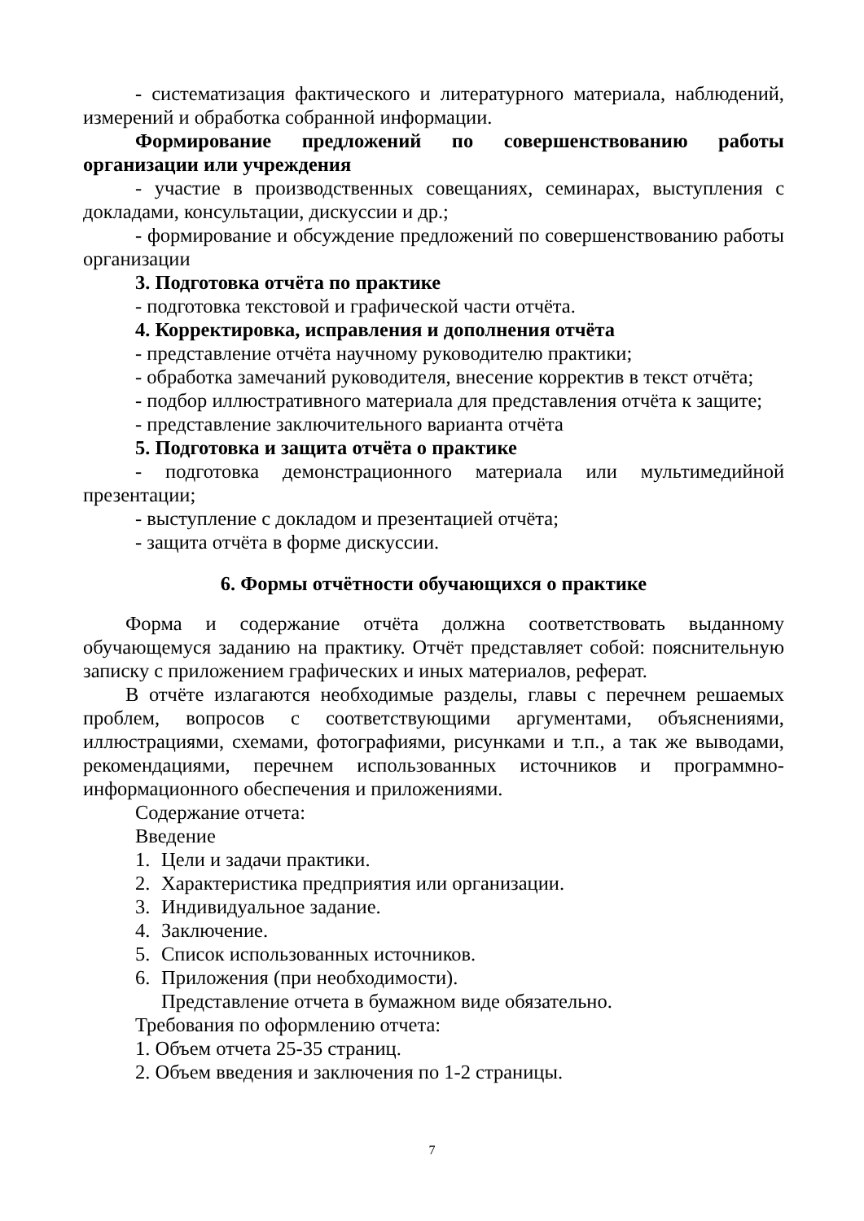- систематизация фактического и литературного материала, наблюдений, измерений и обработка собранной информации.
Формирование предложений по совершенствованию работы организации или учреждения
- участие в производственных совещаниях, семинарах, выступления с докладами, консультации, дискуссии и др.;
- формирование и обсуждение предложений по совершенствованию работы организации
3. Подготовка отчёта по практике
- подготовка текстовой и графической части отчёта.
4. Корректировка, исправления и дополнения отчёта
- представление отчёта научному руководителю практики;
- обработка замечаний руководителя, внесение корректив в текст отчёта;
- подбор иллюстративного материала для представления отчёта к защите;
- представление заключительного варианта отчёта
5. Подготовка и защита отчёта о практике
- подготовка демонстрационного материала или мультимедийной презентации;
- выступление с докладом и презентацией отчёта;
- защита отчёта в форме дискуссии.
6. Формы отчётности обучающихся о практике
Форма и содержание отчёта должна соответствовать выданному обучающемуся заданию на практику. Отчёт представляет собой: пояснительную записку с приложением графических и иных материалов, реферат.
В отчёте излагаются необходимые разделы, главы с перечнем решаемых проблем, вопросов с соответствующими аргументами, объяснениями, иллюстрациями, схемами, фотографиями, рисунками и т.п., а так же выводами, рекомендациями, перечнем использованных источников и программно-информационного обеспечения и приложениями.
Содержание отчета:
Введение
1. Цели и задачи практики.
2. Характеристика предприятия или организации.
3. Индивидуальное задание.
4. Заключение.
5. Список использованных источников.
6. Приложения (при необходимости).
Представление отчета в бумажном виде обязательно.
Требования по оформлению отчета:
1. Объем отчета 25-35 страниц.
2. Объем введения и заключения по 1-2 страницы.
7